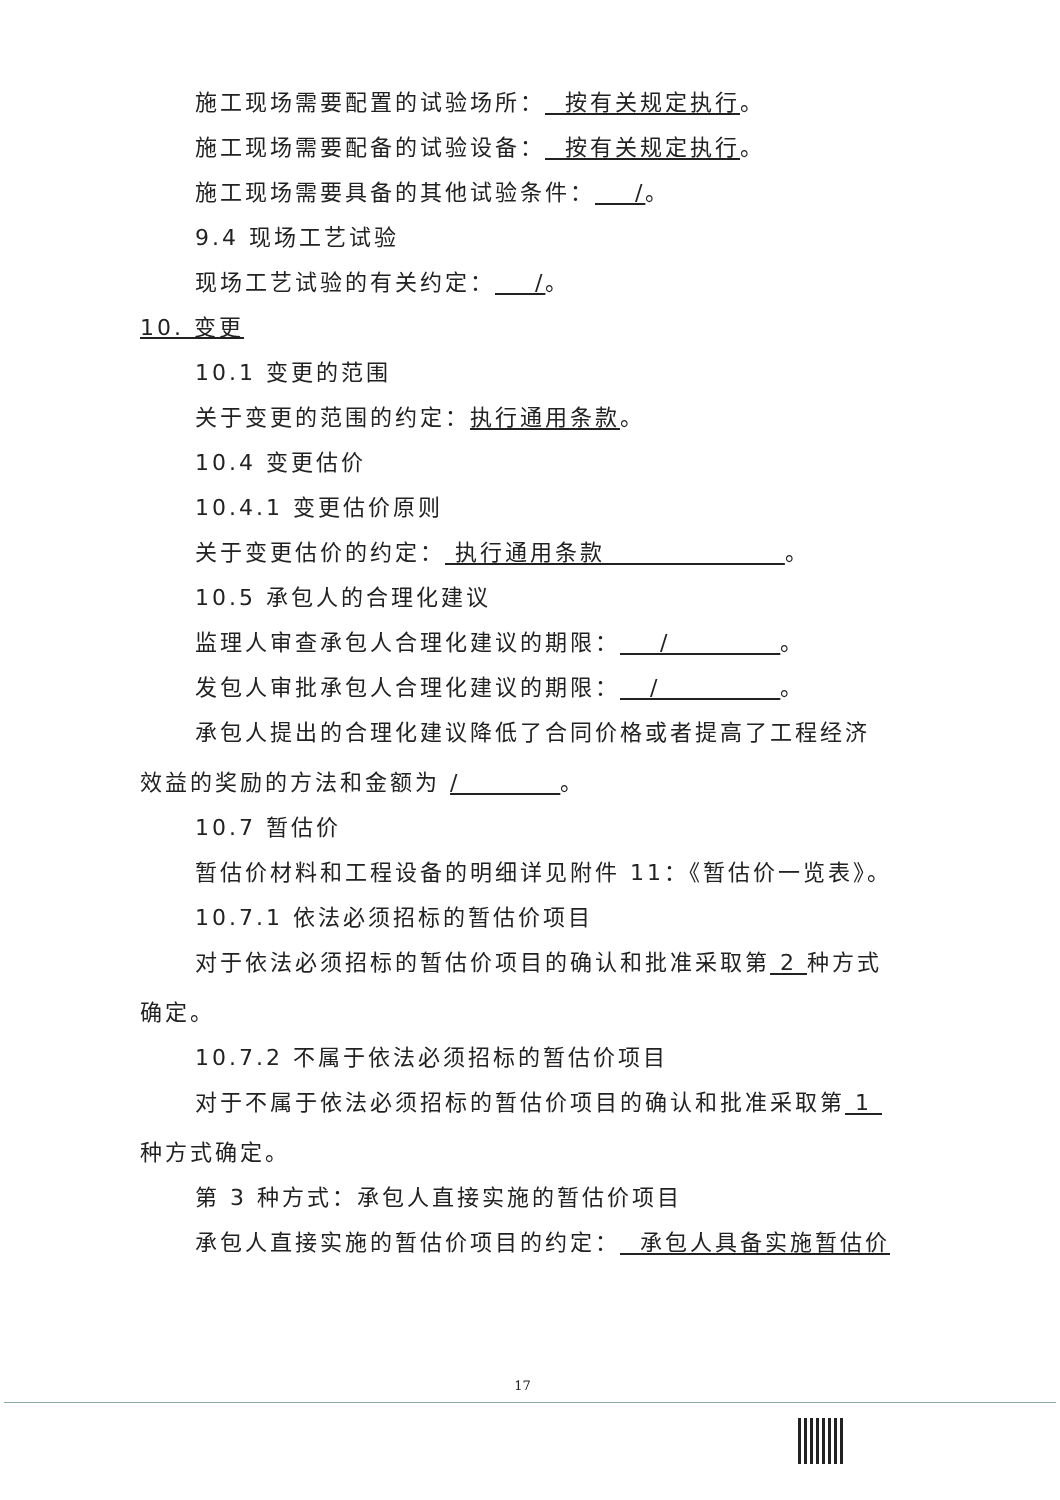施工现场需要配置的试验场所： 按有关规定执行。
施工现场需要配备的试验设备： 按有关规定执行。
施工现场需要具备的其他试验条件： /。
9.4 现场工艺试验
现场工艺试验的有关约定： /。
10. 变更
10.1 变更的范围
关于变更的范围的约定：执行通用条款。
10.4 变更估价
10.4.1 变更估价原则
关于变更估价的约定： 执行通用条款 。
10.5 承包人的合理化建议
监理人审查承包人合理化建议的期限： / 。
发包人审批承包人合理化建议的期限： / 。
承包人提出的合理化建议降低了合同价格或者提高了工程经济
效益的奖励的方法和金额为 / 。
10.7 暂估价
暂估价材料和工程设备的明细详见附件 11：《暂估价一览表》。
10.7.1 依法必须招标的暂估价项目
对于依法必须招标的暂估价项目的确认和批准采取第 2 种方式
确定。
10.7.2 不属于依法必须招标的暂估价项目
对于不属于依法必须招标的暂估价项目的确认和批准采取第 1
种方式确定。
第 3 种方式：承包人直接实施的暂估价项目
承包人直接实施的暂估价项目的约定： 承包人具备实施暂估价
17